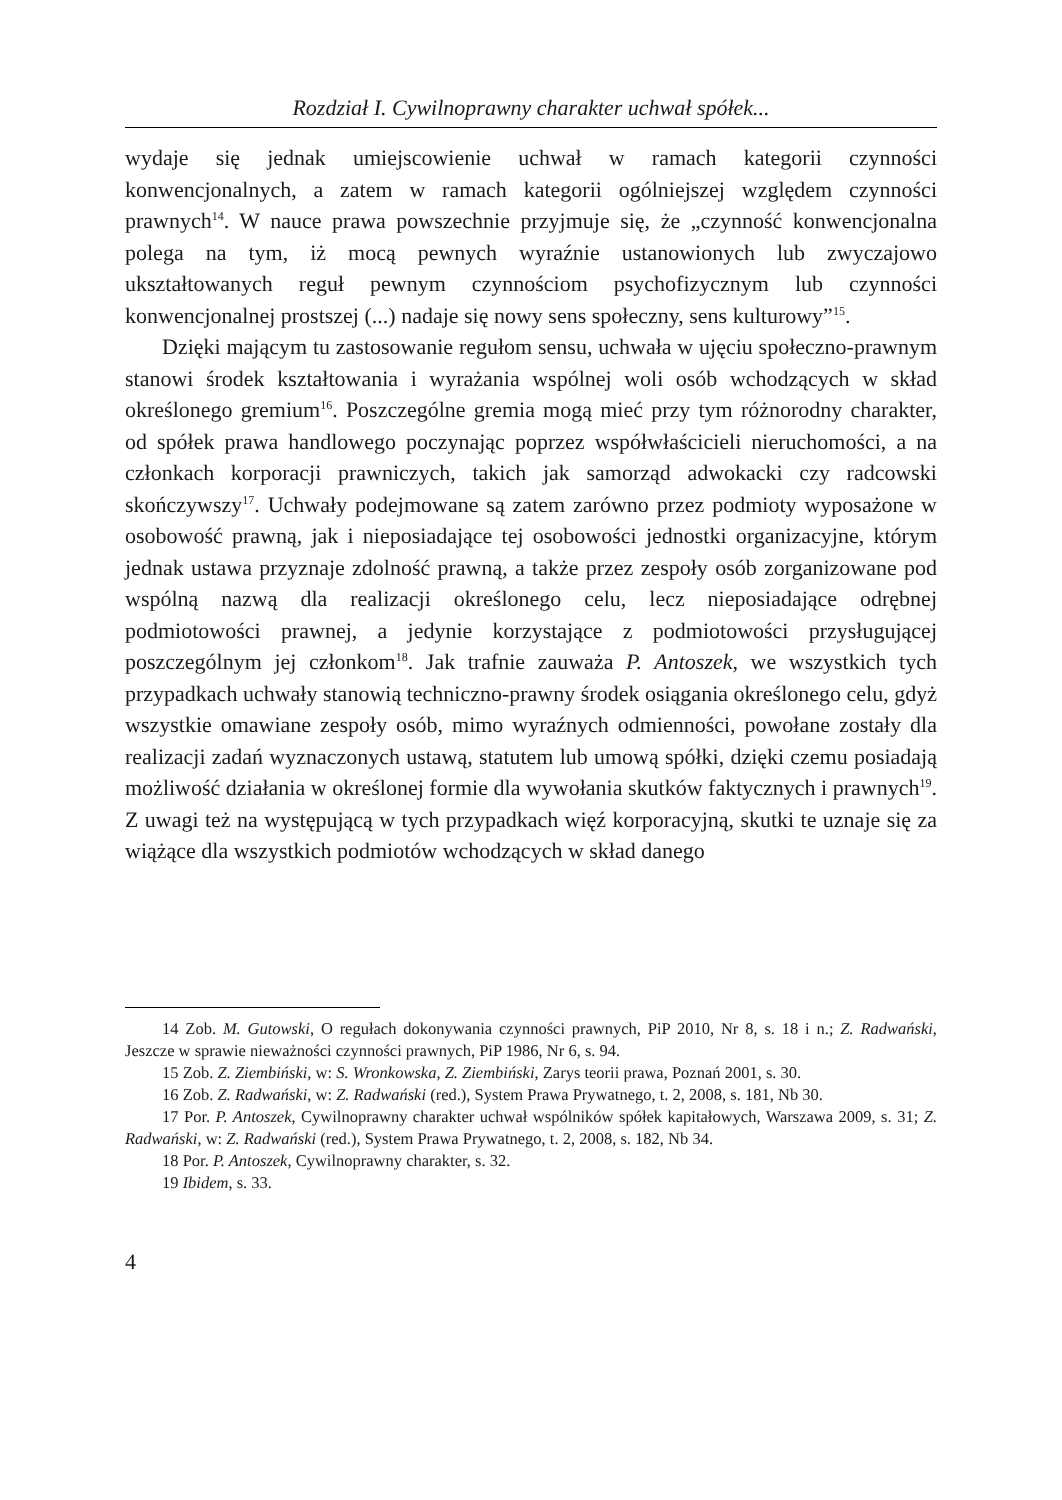Rozdział I. Cywilnoprawny charakter uchwał spółek...
wydaje się jednak umiejscowienie uchwał w ramach kategorii czynności konwencjonalnych, a zatem w ramach kategorii ogólniejszej względem czynności prawnych<sup>14</sup>. W nauce prawa powszechnie przyjmuje się, że „czynność konwencjonalna polega na tym, iż mocą pewnych wyraźnie ustanowionych lub zwyczajowo ukształtowanych reguł pewnym czynnościom psychofizycznym lub czynności konwencjonalnej prostszej (...) nadaje się nowy sens społeczny, sens kulturowy”<sup>15</sup>.
Dzięki mającym tu zastosowanie regułom sensu, uchwała w ujęciu społeczno-prawnym stanowi środek kształtowania i wyrażania wspólnej woli osób wchodzących w skład określonego gremium<sup>16</sup>. Poszczególne gremia mogą mieć przy tym różnorodny charakter, od spółek prawa handlowego poczynając poprzez współwłaścicieli nieruchomości, a na członkach korporacji prawniczych, takich jak samorząd adwokacki czy radcowski skończywszy<sup>17</sup>. Uchwały podejmowane są zatem zarówno przez podmioty wyposażone w osobowość prawną, jak i nieposiadające tej osobowości jednostki organizacyjne, którym jednak ustawa przyznaje zdolność prawną, a także przez zespoły osób zorganizowane pod wspólną nazwą dla realizacji określonego celu, lecz nieposiadające odrębnej podmiotowości prawnej, a jedynie korzystające z podmiotowości przysługującej poszczególnym jej członkom<sup>18</sup>. Jak trafnie zauważa P. Antoszek, we wszystkich tych przypadkach uchwały stanowią techniczno-prawny środek osiągania określonego celu, gdyż wszystkie omawiane zespoły osób, mimo wyraźnych odmienności, powołane zostały dla realizacji zadań wyznaczonych ustawą, statutem lub umową spółki, dzięki czemu posiadają możliwość działania w określonej formie dla wywołania skutków faktycznych i prawnych<sup>19</sup>. Z uwagi też na występującą w tych przypadkach więź korporacyjną, skutki te uznaje się za wiążące dla wszystkich podmiotów wchodzących w skład danego
14 Zob. M. Gutowski, O regułach dokonywania czynności prawnych, PiP 2010, Nr 8, s. 18 i n.; Z. Radwański, Jeszcze w sprawie nieważności czynności prawnych, PiP 1986, Nr 6, s. 94.
15 Zob. Z. Ziembiński, w: S. Wronkowska, Z. Ziembiński, Zarys teorii prawa, Poznań 2001, s. 30.
16 Zob. Z. Radwański, w: Z. Radwański (red.), System Prawa Prywatnego, t. 2, 2008, s. 181, Nb 30.
17 Por. P. Antoszek, Cywilnoprawny charakter uchwał wspólników spółek kapitałowych, Warszawa 2009, s. 31; Z. Radwański, w: Z. Radwański (red.), System Prawa Prywatnego, t. 2, 2008, s. 182, Nb 34.
18 Por. P. Antoszek, Cywilnoprawny charakter, s. 32.
19 Ibidem, s. 33.
4